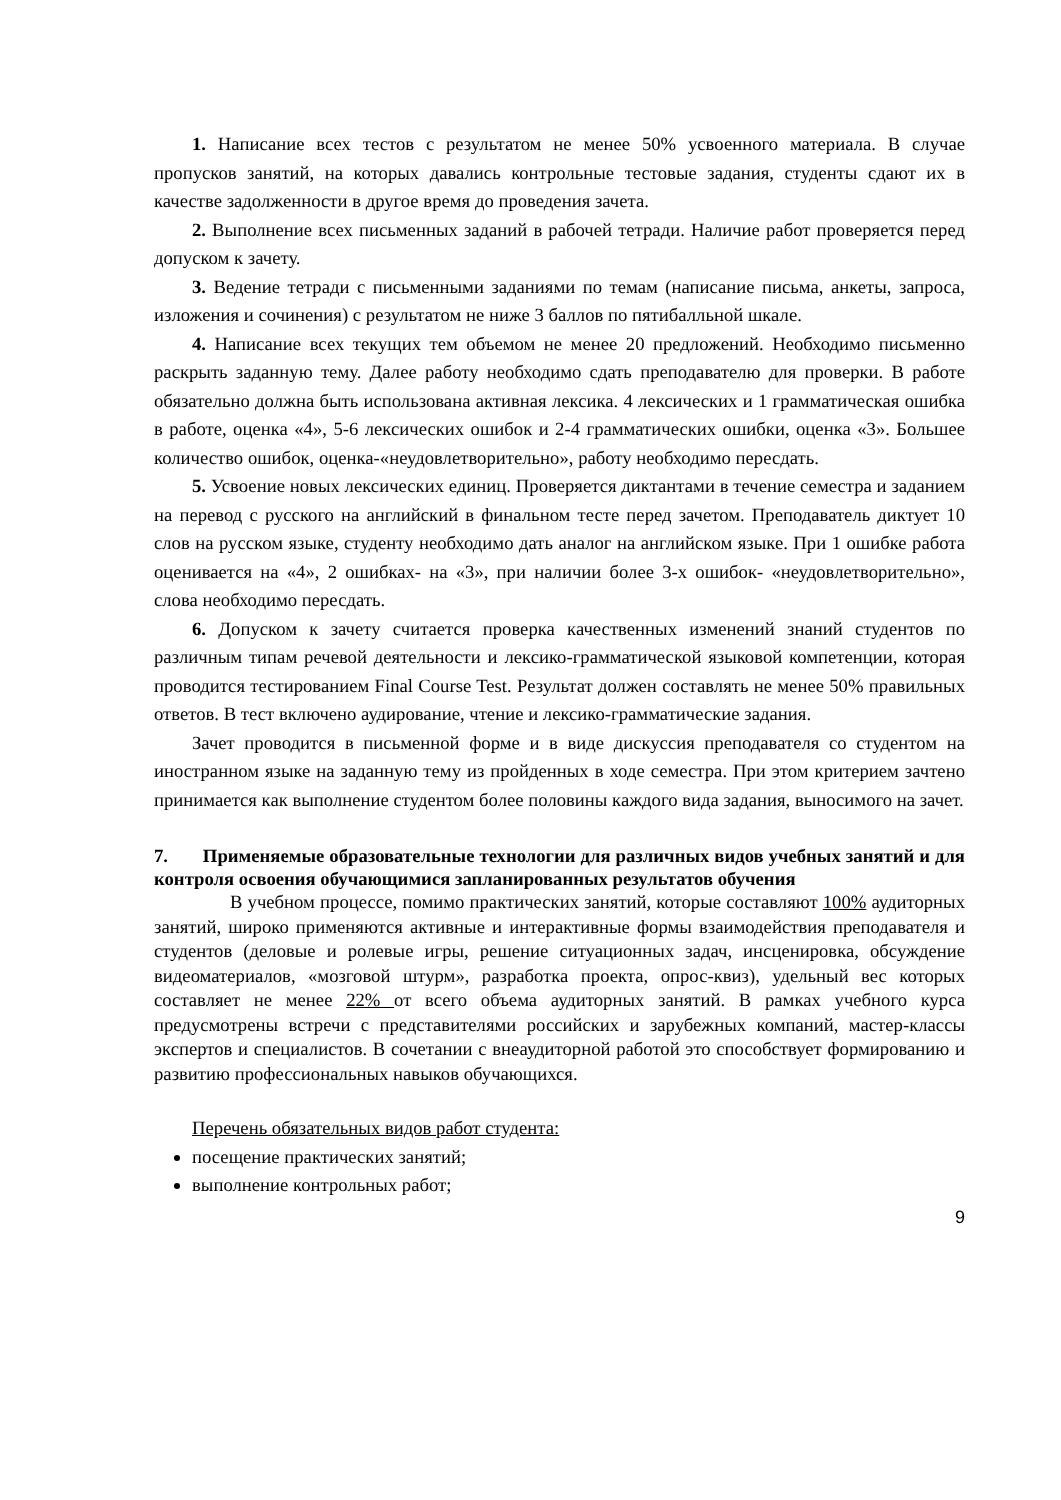1. Написание всех тестов с результатом не менее 50% усвоенного материала. В случае пропусков занятий, на которых давались контрольные тестовые задания, студенты сдают их в качестве задолженности в другое время до проведения зачета.
2. Выполнение всех письменных заданий в рабочей тетради. Наличие работ проверяется перед допуском к зачету.
3. Ведение тетради с письменными заданиями по темам (написание письма, анкеты, запроса, изложения и сочинения) с результатом не ниже 3 баллов по пятибалльной шкале.
4. Написание всех текущих тем объемом не менее 20 предложений. Необходимо письменно раскрыть заданную тему. Далее работу необходимо сдать преподавателю для проверки. В работе обязательно должна быть использована активная лексика. 4 лексических и 1 грамматическая ошибка в работе, оценка «4», 5-6 лексических ошибок и 2-4 грамматических ошибки, оценка «3». Большее количество ошибок, оценка-«неудовлетворительно», работу необходимо пересдать.
5. Усвоение новых лексических единиц. Проверяется диктантами в течение семестра и заданием на перевод с русского на английский в финальном тесте перед зачетом. Преподаватель диктует 10 слов на русском языке, студенту необходимо дать аналог на английском языке. При 1 ошибке работа оценивается на «4», 2 ошибках- на «3», при наличии более 3-х ошибок- «неудовлетворительно», слова необходимо пересдать.
6. Допуском к зачету считается проверка качественных изменений знаний студентов по различным типам речевой деятельности и лексико-грамматической языковой компетенции, которая проводится тестированием Final Course Test. Результат должен составлять не менее 50% правильных ответов. В тест включено аудирование, чтение и лексико-грамматические задания.
Зачет проводится в письменной форме и в виде дискуссия преподавателя со студентом на иностранном языке на заданную тему из пройденных в ходе семестра. При этом критерием зачтено принимается как выполнение студентом более половины каждого вида задания, выносимого на зачет.
7. Применяемые образовательные технологии для различных видов учебных занятий и для контроля освоения обучающимися запланированных результатов обучения
В учебном процессе, помимо практических занятий, которые составляют 100% аудиторных занятий, широко применяются активные и интерактивные формы взаимодействия преподавателя и студентов (деловые и ролевые игры, решение ситуационных задач, инсценировка, обсуждение видеоматериалов, «мозговой штурм», разработка проекта, опрос-квиз), удельный вес которых составляет не менее 22% от всего объема аудиторных занятий. В рамках учебного курса предусмотрены встречи с представителями российских и зарубежных компаний, мастер-классы экспертов и специалистов. В сочетании с внеаудиторной работой это способствует формированию и развитию профессиональных навыков обучающихся.
Перечень обязательных видов работ студента:
посещение практических занятий;
выполнение контрольных работ;
9